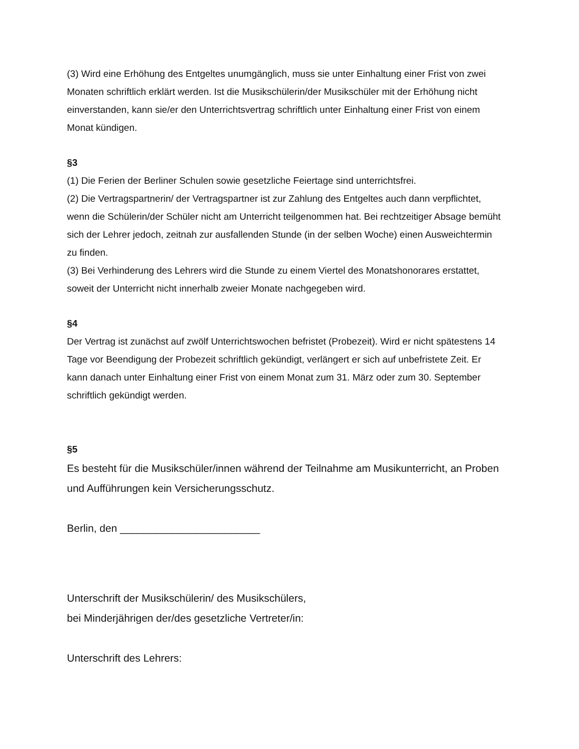(3) Wird eine Erhöhung des Entgeltes unumgänglich, muss sie unter Einhaltung einer Frist von zwei Monaten schriftlich erklärt werden. Ist die Musikschülerin/der Musikschüler mit der Erhöhung nicht einverstanden, kann sie/er den Unterrichtsvertrag schriftlich unter Einhaltung einer Frist von einem Monat kündigen.
§3
(1) Die Ferien der Berliner Schulen sowie gesetzliche Feiertage sind unterrichtsfrei.
(2) Die Vertragspartnerin/ der Vertragspartner ist zur Zahlung des Entgeltes auch dann verpflichtet, wenn die Schülerin/der Schüler nicht am Unterricht teilgenommen hat. Bei rechtzeitiger Absage bemüht sich der Lehrer jedoch, zeitnah zur ausfallenden Stunde (in der selben Woche) einen Ausweichtermin zu finden.
(3) Bei Verhinderung des Lehrers wird die Stunde zu einem Viertel des Monatshonorares erstattet, soweit der Unterricht nicht innerhalb zweier Monate nachgegeben wird.
§4
Der Vertrag ist zunächst auf zwölf Unterrichtswochen befristet (Probezeit). Wird er nicht spätestens 14 Tage vor Beendigung der Probezeit schriftlich gekündigt, verlängert er sich auf unbefristete Zeit. Er kann danach unter Einhaltung einer Frist von einem Monat zum 31. März oder zum 30. September schriftlich gekündigt werden.
§5
Es besteht für die Musikschüler/innen während der Teilnahme am Musikunterricht, an Proben und Aufführungen kein Versicherungsschutz.
Berlin, den ________________________
Unterschrift der Musikschülerin/ des Musikschülers,
bei Minderjährigen der/des gesetzliche Vertreter/in:
Unterschrift des Lehrers: